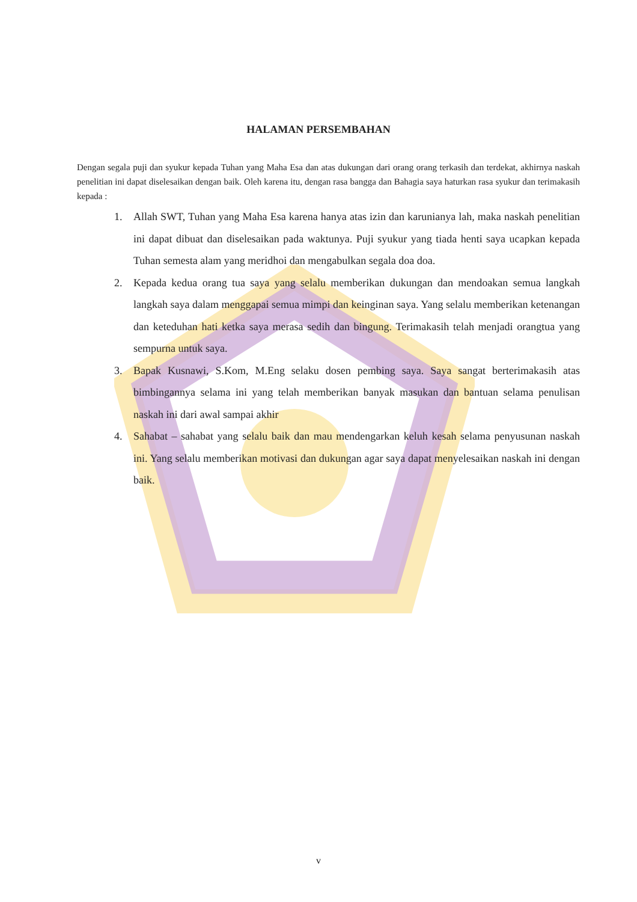HALAMAN PERSEMBAHAN
Dengan segala puji dan syukur kepada Tuhan yang Maha Esa dan atas dukungan dari orang orang terkasih dan terdekat, akhirnya naskah penelitian ini dapat diselesaikan dengan baik. Oleh karena itu, dengan rasa bangga dan Bahagia saya haturkan rasa syukur dan terimakasih kepada :
1. Allah SWT, Tuhan yang Maha Esa karena hanya atas izin dan karunianya lah, maka naskah penelitian ini dapat dibuat dan diselesaikan pada waktunya. Puji syukur yang tiada henti saya ucapkan kepada Tuhan semesta alam yang meridhoi dan mengabulkan segala doa doa.
2. Kepada kedua orang tua saya yang selalu memberikan dukungan dan mendoakan semua langkah langkah saya dalam menggapai semua mimpi dan keinginan saya. Yang selalu memberikan ketenangan dan keteduhan hati ketka saya merasa sedih dan bingung. Terimakasih telah menjadi orangtua yang sempurna untuk saya.
3. Bapak Kusnawi, S.Kom, M.Eng selaku dosen pembing saya. Saya sangat berterimakasih atas bimbingannya selama ini yang telah memberikan banyak masukan dan bantuan selama penulisan naskah ini dari awal sampai akhir
4. Sahabat – sahabat yang selalu baik dan mau mendengarkan keluh kesah selama penyusunan naskah ini. Yang selalu memberikan motivasi dan dukungan agar saya dapat menyelesaikan naskah ini dengan baik.
v